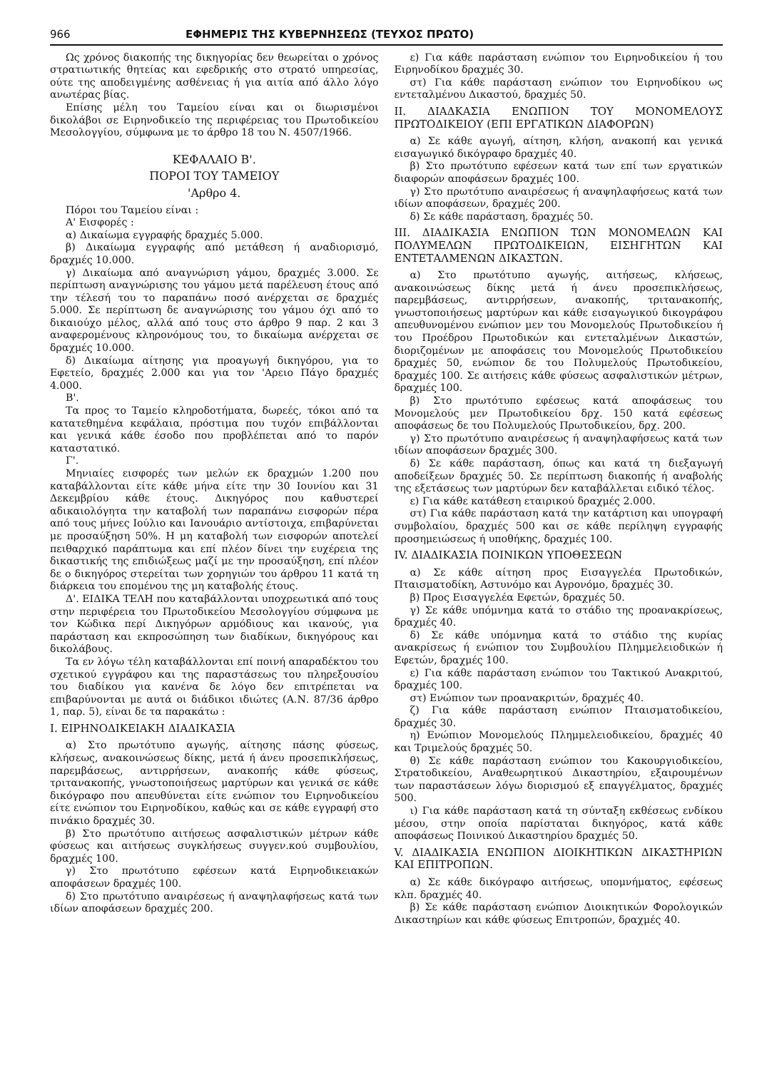966 ΕΦΗΜΕΡΙΣ ΤΗΣ ΚΥΒΕΡΝΗΣΕΩΣ (ΤΕΥΧΟΣ ΠΡΩΤΟ)
Ως χρόνος διακοπής της δικηγορίας δεν θεωρείται ο χρόνος στρατιωτικής θητείας και εφεδρικής στο στρατό υπηρεσίας, ούτε της αποδειγμένης ασθένειας ή για αιτία από άλλο λόγο ανωτέρας βίας.
Επίσης μέλη του Ταμείου είναι και οι διωρισμένοι δικολάβοι σε Ειρηνοδικείο της περιφέρειας του Πρωτοδικείου Μεσολογγίου, σύμφωνα με το άρθρο 18 του Ν. 4507/1966.
ΚΕΦΑΛΑΙΟ Β'.
ΠΟΡΟΙ ΤΟΥ ΤΑΜΕΙΟΥ
'Αρθρο 4.
Πόροι του Ταμείου είναι :
Α' Εισφορές :
α) Δικαίωμα εγγραφής δραχμές 5.000.
β) Δικαίωμα εγγραφής από μετάθεση ή αναδιορισμό, δραχμές 10.000.
γ) Δικαίωμα από αναγνώριση γάμου, δραχμές 3.000. Σε περίπτωση αναγνώρισης του γάμου μετά παρέλευση έτους από την τέλεσή του το παραπάνω ποσό ανέρχεται σε δραχμές 5.000. Σε περίπτωση δε αναγνώρισης του γάμου όχι από το δικαιούχο μέλος, αλλά από τους στο άρθρο 9 παρ. 2 και 3 αναφερομένους κληρονόμους του, το δικαίωμα ανέρχεται σε δραχμές 10.000.
δ) Δικαίωμα αίτησης για προαγωγή δικηγόρου, για το Εφετείο, δραχμές 2.000 και για τον 'Αρειο Πάγο δραχμές 4.000.
Β'.
Τα προς το Ταμείο κληροδοτήματα, δωρεές, τόκοι από τα κατατεθημένα κεφάλαια, πρόστιμα που τυχόν επιβάλλονται και γενικά κάθε έσοδο που προβλέπεται από το παρόν καταστατικό.
Γ'.
Μηνιαίες εισφορές των μελών εκ δραχμών 1.200 που καταβάλλονται είτε κάθε μήνα είτε την 30 Ιουνίου και 31 Δεκεμβρίου κάθε έτους. Δικηγόρος που καθυστερεί αδικαιολόγητα την καταβολή των παραπάνω εισφορών πέρα από τους μήνες Ιούλιο και Ιανουάριο αντίστοιχα, επιβαρύνεται με προσαύξηση 50%. Η μη καταβολή των εισφορών αποτελεί πειθαρχικό παράπτωμα και επί πλέον δίνει την ευχέρεια της δικαστικής της επιδιώξεως μαζί με την προσαύξηση, επί πλέον δε ο δικηγόρος στερείται των χορηγιών του άρθρου 11 κατά τη διάρκεια του επομένου της μη καταβολής έτους.
Δ'. ΕΙΔΙΚΑ ΤΕΛΗ που καταβάλλονται υποχρεωτικά από τους στην περιφέρεια του Πρωτοδικείου Μεσολογγίου σύμφωνα με τον Κώδικα περί Δικηγόρων αρμόδιους και ικανούς, για παράσταση και εκπροσώπηση των διαδίκων, δικηγόρους και δικολάβους.
Τα εν λόγω τέλη καταβάλλονται επί ποινή απαραδέκτου του σχετικού εγγράφου και της παραστάσεως του πληρεξουσίου του διαδίκου για κανένα δε λόγο δεν επιτρέπεται να επιβαρύνονται με αυτά οι διάδικοι ιδιώτες (Α.Ν. 87/36 άρθρο 1, παρ. 5), είναι δε τα παρακάτω :
Ι. ΕΙΡΗΝΟΔΙΚΕΙΑΚΗ ΔΙΑΔΙΚΑΣΙΑ
α) Στο πρωτότυπο αγωγής, αίτησης πάσης φύσεως, κλήσεως, ανακοινώσεως δίκης, μετά ή άνευ προσεπικλήσεως, παρεμβάσεως, αντιρρήσεων, ανακοπής κάθε φύσεως, τριτανακοπής, γνωστοποιήσεως μαρτύρων και γενικά σε κάθε δικόγραφο που απευθύνεται είτε ενώπιον του Ειρηνοδικείου είτε ενώπιον του Ειρηνοδίκου, καθώς και σε κάθε εγγραφή στο πινάκιο δραχμές 30.
β) Στο πρωτότυπο αιτήσεως ασφαλιστικών μέτρων κάθε φύσεως και αιτήσεως συγκλήσεως συγγεν.κού συμβουλίου, δραχμές 100.
γ) Στο πρωτότυπο εφέσεων κατά Ειρηνοδικειακών αποφάσεων δραχμές 100.
δ) Στο πρωτότυπο αναιρέσεως ή αναψηλαφήσεως κατά των ιδίων αποφάσεων δραχμές 200.
ε) Για κάθε παράσταση ενώπιον του Ειρηνοδικείου ή του Ειρηνοδίκου δραχμές 30.
στ) Για κάθε παράσταση ενώπιον του Ειρηνοδίκου ως εντεταλμένου Δικαστού, δραχμές 50.
ΙΙ. ΔΙΑΔΚΑΣΙΑ ΕΝΩΠΙΟΝ ΤΟΥ ΜΟΝΟΜΕΛΟΥΣ ΠΡΩΤΟΔΙΚΕΙΟΥ (ΕΠΙ ΕΡΓΑΤΙΚΩΝ ΔΙΑΦΟΡΩΝ)
α) Σε κάθε αγωγή, αίτηση, κλήση, ανακοπή και γενικά εισαγωγικό δικόγραφο δραχμές 40.
β) Στο πρωτότυπο εφέσεων κατά των επί των εργατικών διαφορών αποφάσεων δραχμές 100.
γ) Στο πρωτότυπο αναιρέσεως ή αναψηλαφήσεως κατά των ιδίων αποφάσεων, δραχμές 200.
δ) Σε κάθε παράσταση, δραχμές 50.
ΙΙΙ. ΔΙΑΔΙΚΑΣΙΑ ΕΝΩΠΙΟΝ ΤΩΝ ΜΟΝΟΜΕΛΩΝ ΚΑΙ ΠΟΛΥΜΕΛΩΝ ΠΡΩΤΟΔΙΚΕΙΩΝ, ΕΙΣΗΓΗΤΩΝ ΚΑΙ ΕΝΤΕΤΑΛΜΕΝΩΝ ΔΙΚΑΣΤΩΝ.
α) Στο πρωτότυπο αγωγής, αιτήσεως, κλήσεως, ανακοινώσεως δίκης μετά ή άνευ προσεπικλήσεως, παρεμβάσεως, αντιρρήσεων, ανακοπής, τριτανακοπής, γνωστοποιήσεως μαρτύρων και κάθε εισαγωγικού δικογράφου απευθυνομένου ενώπιον μεν του Μονομελούς Πρωτοδικείου ή του Προέδρου Πρωτοδικών και εντεταλμένων Δικαστών, διοριζομένων με αποφάσεις του Μονομελούς Πρωτοδικείου δραχμές 50, ενώπιον δε του Πολυμελούς Πρωτοδικείου, δραχμές 100. Σε αιτήσεις κάθε φύσεως ασφαλιστικών μέτρων, δραχμές 100.
β) Στο πρωτότυπο εφέσεως κατά αποφάσεως του Μονομελούς μεν Πρωτοδικείου δρχ. 150 κατά εφέσεως αποφάσεως δε του Πολυμελούς Πρωτοδικείου, δρχ. 200.
γ) Στο πρωτότυπο αναιρέσεως ή αναψηλαφήσεως κατά των ιδίων αποφάσεων δραχμές 300.
δ) Σε κάθε παράσταση, όπως και κατά τη διεξαγωγή αποδείξεων δραχμές 50. Σε περίπτωση διακοπής ή αναβολής της εξετάσεως των μαρτύρων δεν καταβάλλεται ειδικό τέλος.
ε) Για κάθε κατάθεση εταιρικού δραχμές 2.000.
στ) Για κάθε παράσταση κατά την κατάρτιση και υπογραφή συμβολαίου, δραχμές 500 και σε κάθε περίληψη εγγραφής προσημειώσεως ή υποθήκης, δραχμές 100.
ΙV. ΔΙΑΔΙΚΑΣΙΑ ΠΟΙΝΙΚΩΝ ΥΠΟΘΕΣΕΩΝ
α) Σε κάθε αίτηση προς Εισαγγελέα Πρωτοδικών, Πταισματοδίκη, Αστυνόμο και Αγρονόμο, δραχμές 30.
β) Προς Εισαγγελέα Εφετών, δραχμές 50.
γ) Σε κάθε υπόμνημα κατά το στάδιο της προανακρίσεως, δραχμές 40.
δ) Σε κάθε υπόμνημα κατά το στάδιο της κυρίας ανακρίσεως ή ενώπιον του Συμβουλίου Πλημμελειοδικών ή Εφετών, δραχμές 100.
ε) Για κάθε παράσταση ενώπιον του Τακτικού Ανακριτού, δραχμές 100.
στ) Ενώπιον των προανακριτών, δραχμές 40.
ζ) Για κάθε παράσταση ενώπιον Πταισματοδικείου, δραχμές 30.
η) Ενώπιον Μονομελούς Πλημμελειοδικείου, δραχμές 40 και Τριμελούς δραχμές 50.
θ) Σε κάθε παράσταση ενώπιον του Κακουργιοδικείου, Στρατοδικείου, Αναθεωρητικού Δικαστηρίου, εξαιρουμένων των παραστάσεων λόγω διορισμού εξ επαγγέλματος, δραχμές 500.
ι) Για κάθε παράσταση κατά τη σύνταξη εκθέσεως ενδίκου μέσου, στην οποία παρίσταται δικηγόρος, κατά κάθε αποφάσεως Ποινικού Δικαστηρίου δραχμές 50.
V. ΔΙΑΔΙΚΑΣΙΑ ΕΝΩΠΙΟΝ ΔΙΟΙΚΗΤΙΚΩΝ ΔΙΚΑΣΤΗΡΙΩΝ ΚΑΙ ΕΠΙΤΡΟΠΩΝ.
α) Σε κάθε δικόγραφο αιτήσεως, υπομνήματος, εφέσεως κλπ. δραχμές 40.
β) Σε κάθε παράσταση ενώπιον Διοικητικών Φορολογικών Δικαστηρίων και κάθε φύσεως Επιτροπών, δραχμές 40.